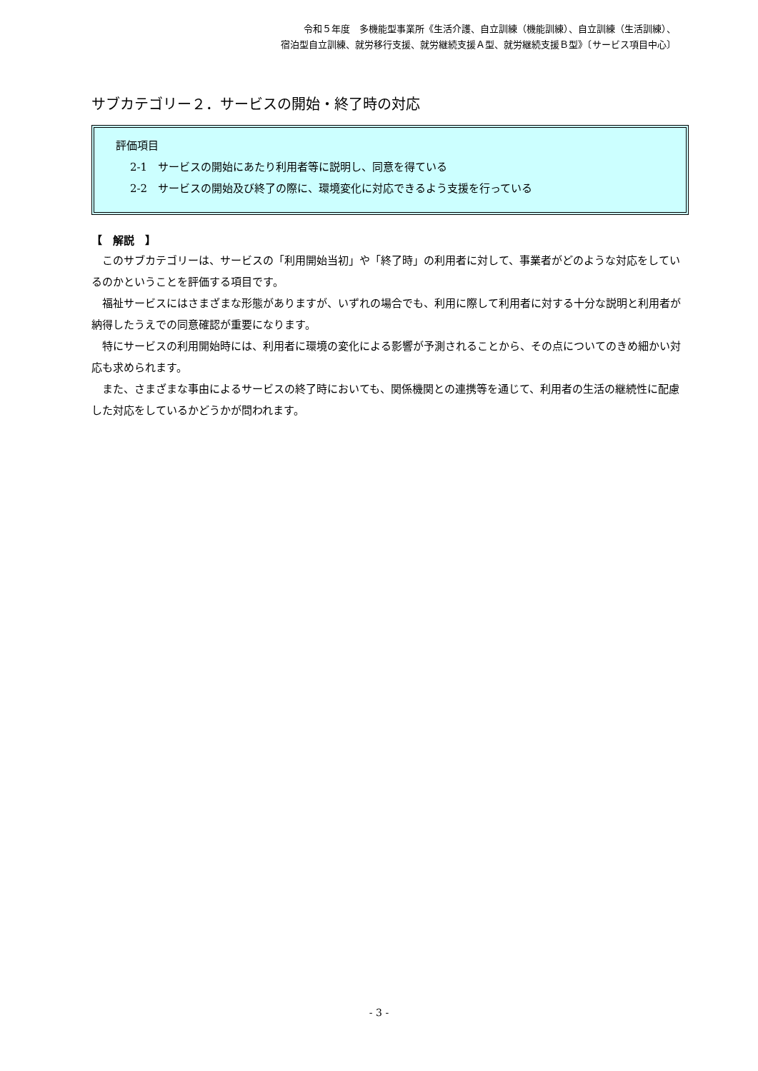令和５年度　多機能型事業所《生活介護、自立訓練（機能訓練）、自立訓練（生活訓練）、
宿泊型自立訓練、就労移行支援、就労継続支援Ａ型、就労継続支援Ｂ型》〔サービス項目中心〕
サブカテゴリー２．サービスの開始・終了時の対応
評価項目
2-1　サービスの開始にあたり利用者等に説明し、同意を得ている
2-2　サービスの開始及び終了の際に、環境変化に対応できるよう支援を行っている
【　解説　】
このサブカテゴリーは、サービスの「利用開始当初」や「終了時」の利用者に対して、事業者がどのような対応をしているのかということを評価する項目です。
福祉サービスにはさまざまな形態がありますが、いずれの場合でも、利用に際して利用者に対する十分な説明と利用者が納得したうえでの同意確認が重要になります。
特にサービスの利用開始時には、利用者に環境の変化による影響が予測されることから、その点についてのきめ細かい対応も求められます。
また、さまざまな事由によるサービスの終了時においても、関係機関との連携等を通じて、利用者の生活の継続性に配慮した対応をしているかどうかが問われます。
- 3 -